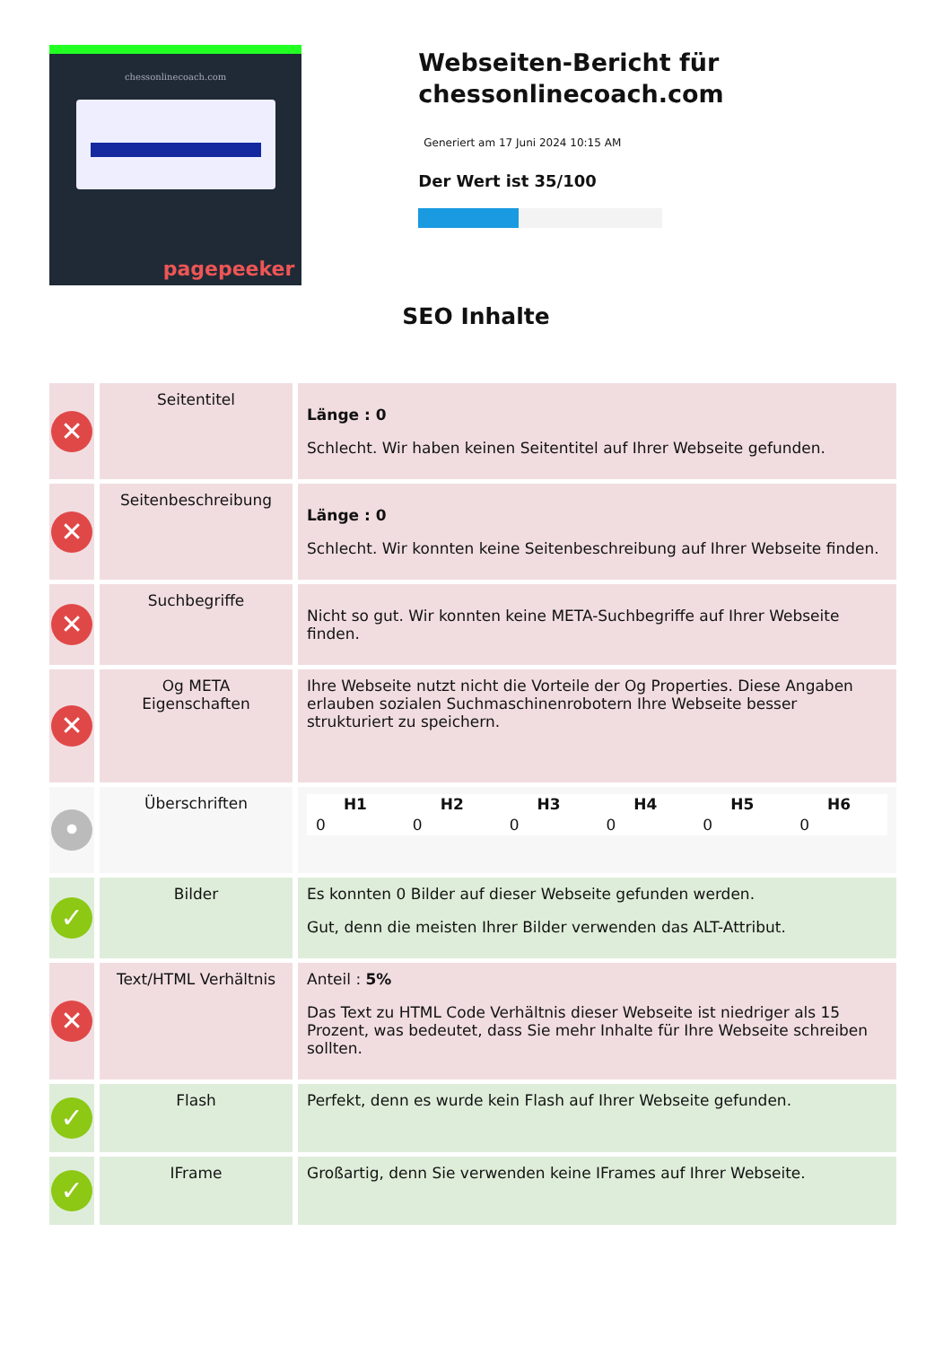chessonlinecoach.com
pagepeeker
Webseiten-Bericht für chessonlinecoach.com
Generiert am 17 Juni 2024 10:15 AM
Der Wert ist 35/100
SEO Inhalte
| ✕ | Seitentitel | Länge : 0 Schlecht. Wir haben keinen Seitentitel auf Ihrer Webseite gefunden. |
| ✕ | Seitenbeschreibung | Länge : 0 Schlecht. Wir konnten keine Seitenbeschreibung auf Ihrer Webseite finden. |
| ✕ | Suchbegriffe | Nicht so gut. Wir konnten keine META-Suchbegriffe auf Ihrer Webseite finden. |
| ✕ | Og META Eigenschaften | Ihre Webseite nutzt nicht die Vorteile der Og Properties. Diese Angaben erlauben sozialen Suchmaschinenrobotern Ihre Webseite besser strukturiert zu speichern. |
| • | Überschriften | / H1 / H2 / H3 / H4 / H5 / H6 / / --- / --- / --- / --- / --- / --- / / 0 / 0 / 0 / 0 / 0 / 0 / |
| ✓ | Bilder | Es konnten 0 Bilder auf dieser Webseite gefunden werden. Gut, denn die meisten Ihrer Bilder verwenden das ALT-Attribut. |
| ✕ | Text/HTML Verhältnis | Anteil : 5% Das Text zu HTML Code Verhältnis dieser Webseite ist niedriger als 15 Prozent, was bedeutet, dass Sie mehr Inhalte für Ihre Webseite schreiben sollten. |
| ✓ | Flash | Perfekt, denn es wurde kein Flash auf Ihrer Webseite gefunden. |
| ✓ | IFrame | Großartig, denn Sie verwenden keine IFrames auf Ihrer Webseite. |